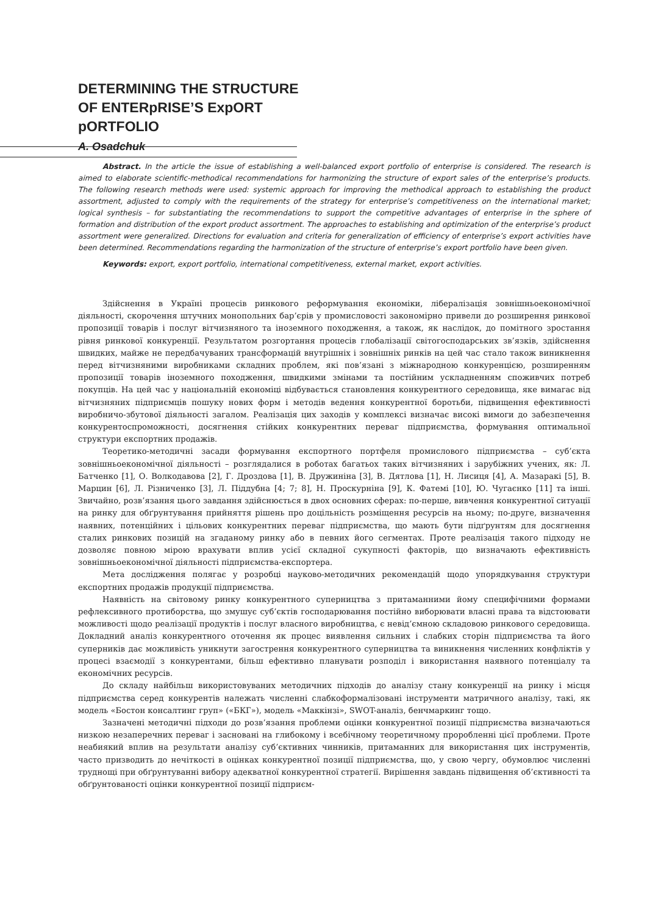DETERMINING THE STRUCTURE
OF ENTERpRISE’S ExpORT
pORTFOLIO
A. Osadchuk
Abstract. In the article the issue of establishing a well-balanced export portfolio of enterprise is considered. The research is aimed to elaborate scientific-methodical recommendations for harmonizing the structure of export sales of the enterprise’s products. The following research methods were used: systemic approach for improving the methodical approach to establishing the product assortment, adjusted to comply with the requirements of the strategy for enterprise’s competitiveness on the international market; logical synthesis – for substantiating the recommendations to support the competitive advantages of enterprise in the sphere of formation and distribution of the export product assortment. The approaches to establishing and optimization of the enterprise’s product assortment were generalized. Directions for evaluation and criteria for generalization of efficiency of enterprise’s export activities have been determined. Recommendations regarding the harmonization of the structure of enterprise’s export portfolio have been given.
Keywords: export, export portfolio, international competitiveness, external market, export activities.
Здійснення в Україні процесів ринкового реформування економіки, лібералізація зовнішньоекономічної діяльності, скорочення штучних монопольних бар’єрів у промисловості закономірно привели до розширення ринкової пропозиції товарів і послуг вітчизняного та іноземного походження, а також, як наслідок, до помітного зростання рівня ринкової конкуренції. Результатом розгортання процесів глобалізації світогосподарських зв’язків, здійснення швидких, майже не передбачуваних трансформацій внутрішніх і зовнішніх ринків на цей час стало також виникнення перед вітчизняними виробниками складних проблем, які пов’язані з міжнародною конкуренцією, розширенням пропозиції товарів іноземного походження, швидкими змінами та постійним ускладненням споживчих потреб покупців. На цей час у національній економіці відбувається становлення конкурентного середовища, яке вимагає від вітчизняних підприємців пошуку нових форм і методів ведення конкурентної боротьби, підвищення ефективності виробничо-збутової діяльності загалом. Реалізація цих заходів у комплексі визначає високі вимоги до забезпечення конкурентоспроможності, досягнення стійких конкурентних переваг підприємства, формування оптимальної структури експортних продажів.
Теоретико-методичні засади формування експортного портфеля промислового підприємства – суб’єкта зовнішньоекономічної діяльності – розглядалися в роботах багатьох таких вітчизняних і зарубіжних учених, як: Л. Батченко [1], О. Волкодавова [2], Г. Дроздова [1], В. Дружиніна [3], В. Дятлова [1], Н. Лисиця [4], А. Мазаракі [5], В. Марцин [6], Л. Різниченко [3], Л. Піддубна [4; 7; 8], Н. Проскурніна [9], К. Фатемі [10], Ю. Чугаєнко [11] та інші. Звичайно, розв’язання цього завдання здійснюється в двох основних сферах: по-перше, вивчення конкурентної ситуації на ринку для обґрунтування прийняття рішень про доцільність розміщення ресурсів на ньому; по-друге, визначення наявних, потенційних і цільових конкурентних переваг підприємства, що мають бути підґрунтям для досягнення сталих ринкових позицій на згаданому ринку або в певних його сегментах. Проте реалізація такого підходу не дозволяє повною мірою врахувати вплив усієї складної сукупності факторів, що визначають ефективність зовнішньоекономічної діяльності підприємства-експортера.
Мета дослідження полягає у розробці науково-методичних рекомендацій щодо упорядкування структури експортних продажів продукції підприємства.
Наявність на світовому ринку конкурентного суперництва з притаманними йому специфічними формами рефлексивного протиборства, що змушує суб’єктів господарювання постійно виборювати власні права та відстоювати можливості щодо реалізації продуктів і послуг власного виробництва, є невід’ємною складовою ринкового середовища. Докладний аналіз конкурентного оточення як процес виявлення сильних і слабких сторін підприємства та його суперників дає можливість уникнути загострення конкурентного суперництва та виникнення численних конфліктів у процесі взаємодії з конкурентами, більш ефективно планувати розподіл і використання наявного потенціалу та економічних ресурсів.
До складу найбільш використовуваних методичних підходів до аналізу стану конкуренції на ринку і місця підприємства серед конкурентів належать численні слабкоформалізовані інструменти матричного аналізу, такі, як модель «Бостон консалтинг груп» («БКГ»), модель «Маккінзі», SWOT-аналіз, бенчмаркинг тощо.
Зазначені методичні підходи до розв’язання проблеми оцінки конкурентної позиції підприємства визначаються низкою незаперечних переваг і засновані на глибокому і всебічному теоретичному проробленні цієї проблеми. Проте неабиякий вплив на результати аналізу суб’єктивних чинників, притаманних для використання цих інструментів, часто призводить до нечіткості в оцінках конкурентної позиції підприємства, що, у свою чергу, обумовлює численні труднощі при обґрунтуванні вибору адекватної конкурентної стратегії. Вирішення завдань підвищення об’єктивності та обґрунтованості оцінки конкурентної позиції підприєм-